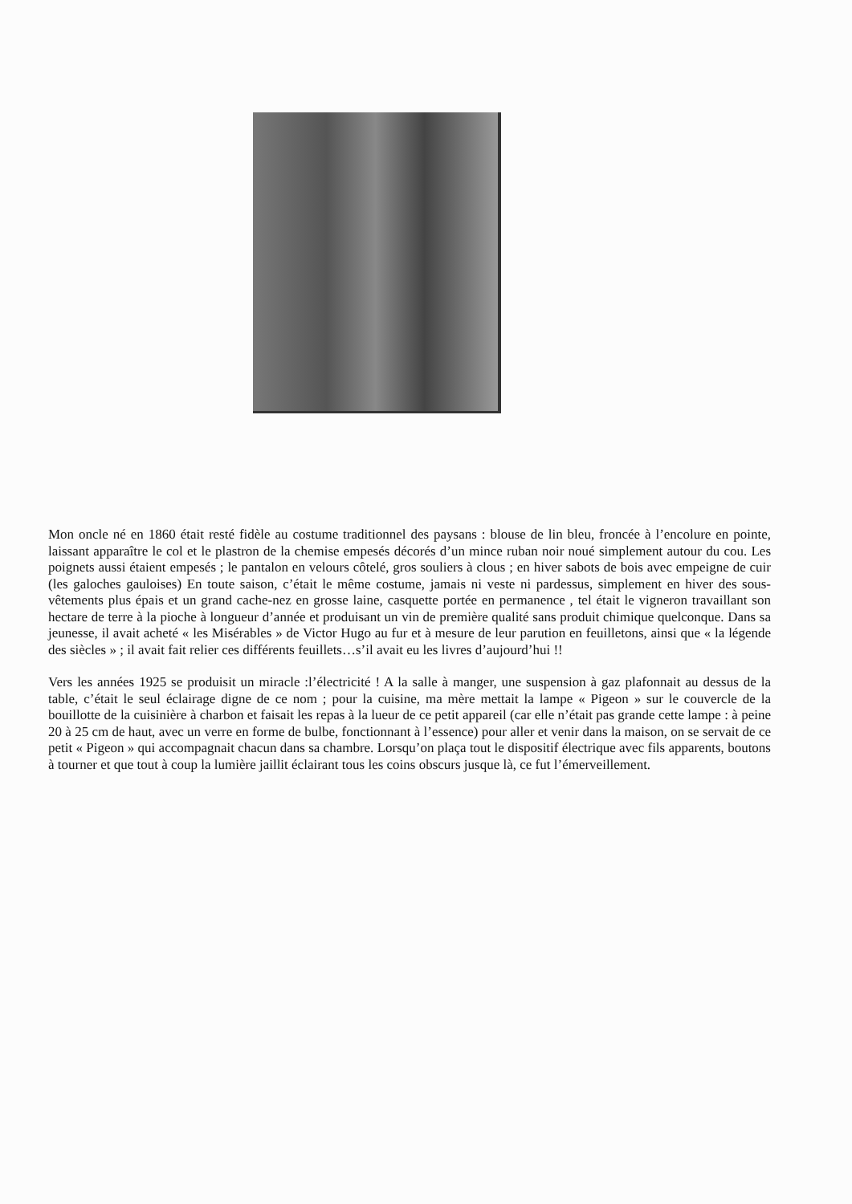Mon oncle né en 1860 était resté fidèle au costume traditionnel des paysans : blouse de lin bleu, froncée à l’encolure en pointe, laissant apparaître le col et le plastron de la chemise empesés décorés d’un mince ruban noir noué simplement autour du cou. Les poignets aussi étaient empesés ; le pantalon en velours côtelé, gros souliers à clous ; en hiver sabots de bois avec empeigne de cuir (les galoches gauloises) En toute saison, c’était le même costume, jamais ni veste ni pardessus, simplement en hiver des sous-vêtements plus épais et un grand cache-nez en grosse laine, casquette portée en permanence , tel était le vigneron travaillant son hectare de terre à la pioche à longueur d’année et produisant un vin de première qualité sans produit chimique quelconque. Dans sa jeunesse, il avait acheté « les Misérables » de Victor Hugo au fur et à mesure de leur parution en feuilletons, ainsi que « la légende des siècles » ; il avait fait relier ces différents feuillets…s’il avait eu les livres d’aujourd’hui !!
Vers les années 1925 se produisit un miracle :l’électricité ! A la salle à manger, une suspension à gaz plafonnait au dessus de la table, c’était le seul éclairage digne de ce nom ; pour la cuisine, ma mère mettait la lampe « Pigeon » sur le couvercle de la bouillotte de la cuisinière à charbon et faisait les repas à la lueur de ce petit appareil (car elle n’était pas grande cette lampe : à peine 20 à 25 cm de haut, avec un verre en forme de bulbe, fonctionnant à l’essence) pour aller et venir dans la maison, on se servait de ce petit « Pigeon » qui accompagnait chacun dans sa chambre. Lorsqu’on plaça tout le dispositif électrique avec fils apparents, boutons à tourner et que tout à coup la lumière jaillit éclairant tous les coins obscurs jusque là, ce fut l’émerveillement.